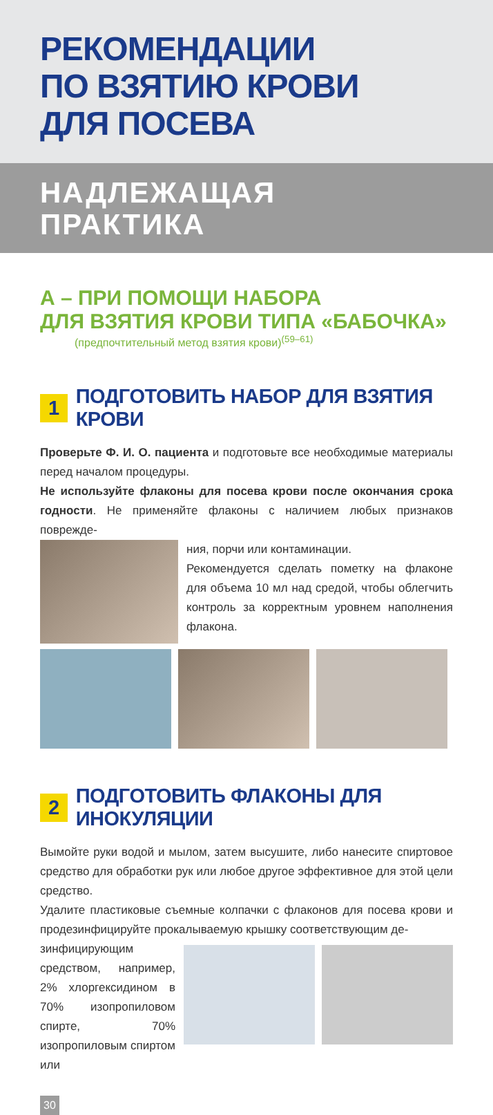РЕКОМЕНДАЦИИ
ПО ВЗЯТИЮ КРОВИ
ДЛЯ ПОСЕВА
НАДЛЕЖАЩАЯ
ПРАКТИКА
А – ПРИ ПОМОЩИ НАБОРА
ДЛЯ ВЗЯТИЯ КРОВИ ТИПА «БАБОЧКА»
(предпочтительный метод взятия крови)<sup>(59–61)</sup>
1 ПОДГОТОВИТЬ НАБОР ДЛЯ ВЗЯТИЯ КРОВИ
Проверьте Ф. И. О. пациента и подготовьте все необходимые материалы перед началом процедуры.
Не используйте флаконы для посева крови после окончания срока годности. Не применяйте флаконы с наличием любых признаков поврежде-
ния, порчи или контаминации.
Рекомендуется сделать пометку на флаконе для объема 10 мл над средой, чтобы облегчить контроль за корректным уровнем наполнения флакона.
2 ПОДГОТОВИТЬ ФЛАКОНЫ ДЛЯ ИНОКУЛЯЦИИ
Вымойте руки водой и мылом, затем высушите, либо нанесите спиртовое средство для обработки рук или любое другое эффективное для этой цели средство.
Удалите пластиковые съемные колпачки с флаконов для посева крови и продезинфицируйте прокалываемую крышку соответствующим де-
зинфицирующим средством, например, 2% хлоргексидином в 70% изопропиловом спирте, 70% изопропиловым спиртом или
30